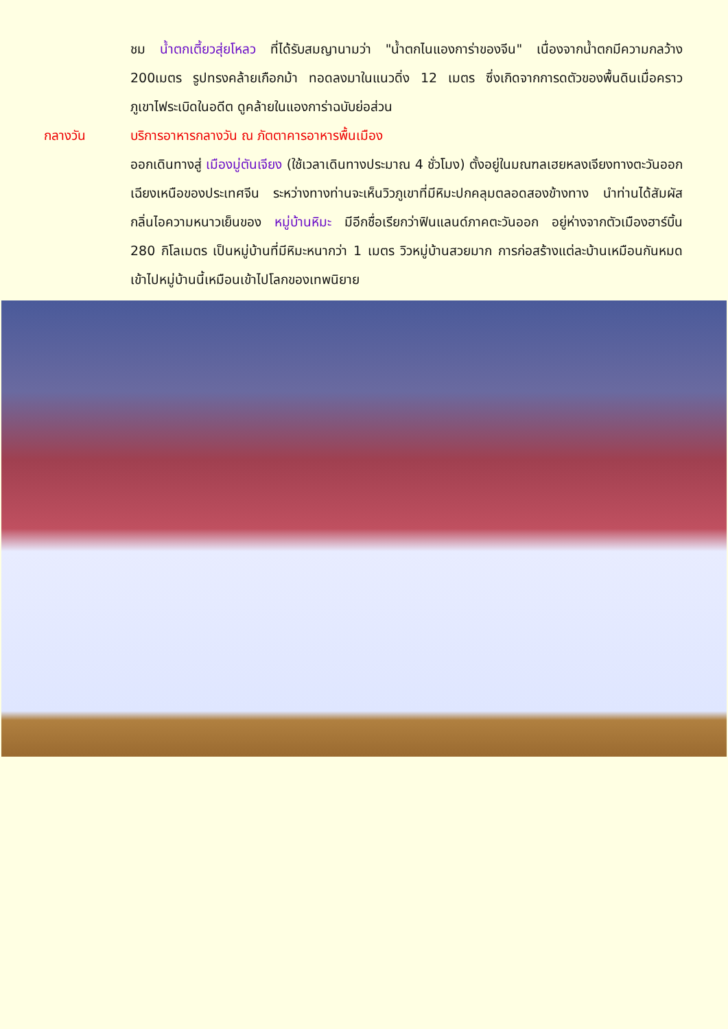ชม น้ำตกเตี้ยวสุ่ยโหลว ที่ได้รับสมญานามว่า "น้ำตกไนแองการ่าของจีน" เนื่องจากน้ำตกมีความกลว้าง 200เมตร รูปทรงคล้ายเกือกม้า ทอดลงมาในแนวดิ่ง 12 เมตร ซึ่งเกิดจากการดตัวของพื้นดินเมื่อคราวภูเขาไฟระเบิดในอดีต ดูคล้ายในแองการ่าฉบับย่อส่วน
กลางวัน บริการอาหารกลางวัน ณ ภัตตาคารอาหารพื้นเมือง
ออกเดินทางสู่ เมืองมู่ตันเจียง (ใช้เวลาเดินทางประมาณ 4 ชั่วโมง) ตั้งอยู่ในมณฑลเฮยหลงเจียงทางตะวันออกเฉียงเหนือของประเทศจีน ระหว่างทางท่านจะเห็นวิวภูเขาที่มีหิมะปกคลุมตลอดสองข้างทาง นำท่านได้สัมผัสกลิ่นไอความหนาวเย็นของ หมู่บ้านหิมะ มีอีกชื่อเรียกว่าฟินแลนด์ภาคตะวันออก อยู่ห่างจากตัวเมืองฮาร์บิ้น 280 กิโลเมตร เป็นหมู่บ้านที่มีหิมะหนากว่า 1 เมตร วิวหมู่บ้านสวยมาก การก่อสร้างแต่ละบ้านเหมือนกันหมด เข้าไปหมู่บ้านนี้เหมือนเข้าไปโลกของเทพนิยาย